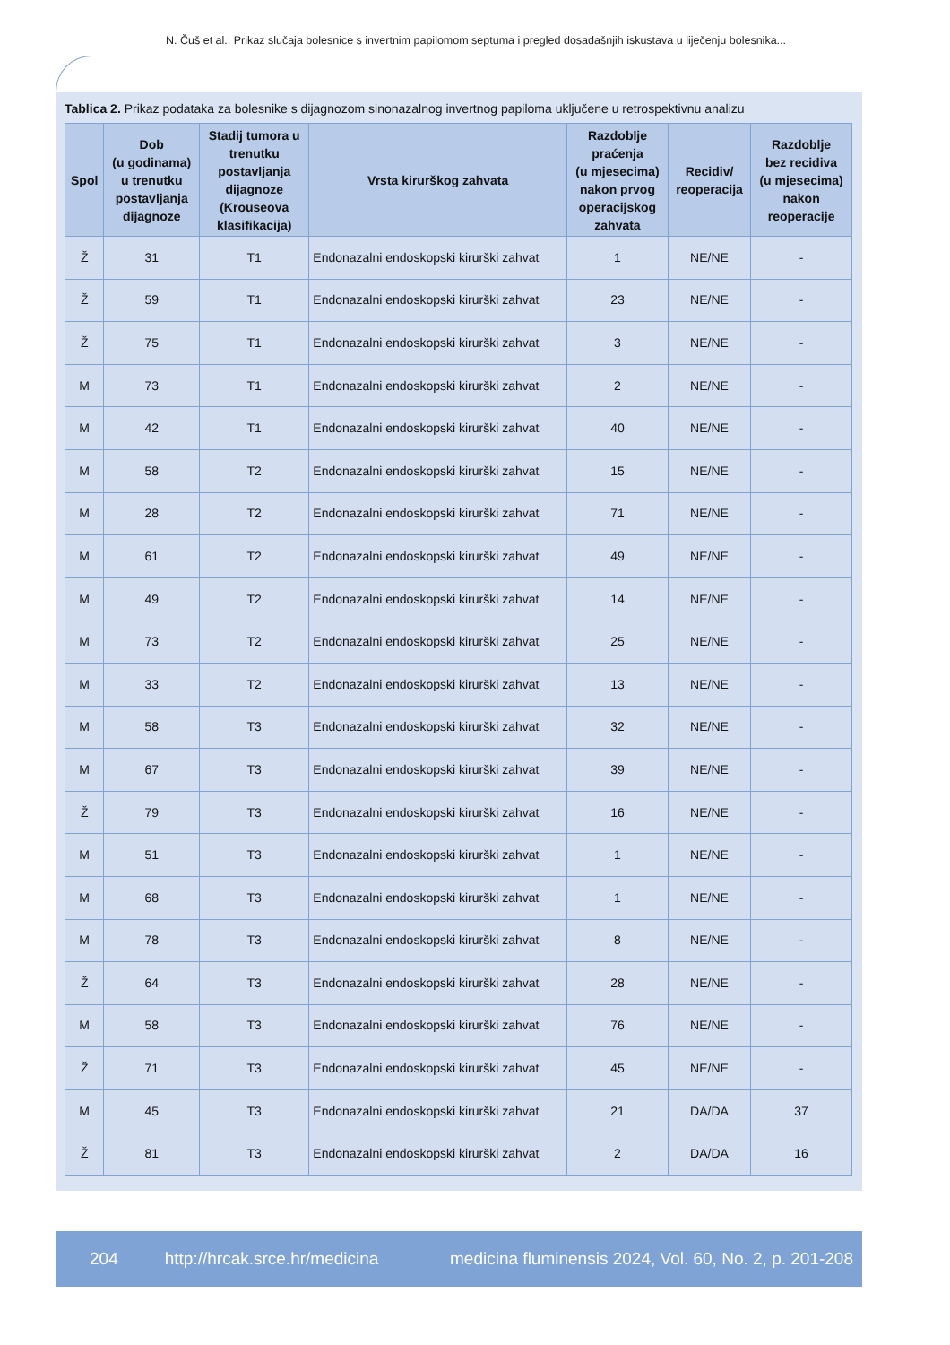N. Čuš et al.: Prikaz slučaja bolesnice s invertnim papilomom septuma i pregled dosadašnjih iskustava u liječenju bolesnika...
Tablica 2. Prikaz podataka za bolesnike s dijagnozom sinonazalnog invertnog papiloma uključene u retrospektivnu analizu
| Spol | Dob (u godinama) u trenutku postavljanja dijagnoze | Stadij tumora u trenutku postavljanja dijagnoze (Krouseova klasifikacija) | Vrsta kirurškog zahvata | Razdoblje praćenja (u mjesecima) nakon prvog operacijskog zahvata | Recidiv/ reoperacija | Razdoblje bez recidiva (u mjesecima) nakon reoperacije |
| --- | --- | --- | --- | --- | --- | --- |
| Ž | 31 | T1 | Endonazalni endoskopski kirurški zahvat | 1 | NE/NE | - |
| Ž | 59 | T1 | Endonazalni endoskopski kirurški zahvat | 23 | NE/NE | - |
| Ž | 75 | T1 | Endonazalni endoskopski kirurški zahvat | 3 | NE/NE | - |
| M | 73 | T1 | Endonazalni endoskopski kirurški zahvat | 2 | NE/NE | - |
| M | 42 | T1 | Endonazalni endoskopski kirurški zahvat | 40 | NE/NE | - |
| M | 58 | T2 | Endonazalni endoskopski kirurški zahvat | 15 | NE/NE | - |
| M | 28 | T2 | Endonazalni endoskopski kirurški zahvat | 71 | NE/NE | - |
| M | 61 | T2 | Endonazalni endoskopski kirurški zahvat | 49 | NE/NE | - |
| M | 49 | T2 | Endonazalni endoskopski kirurški zahvat | 14 | NE/NE | - |
| M | 73 | T2 | Endonazalni endoskopski kirurški zahvat | 25 | NE/NE | - |
| M | 33 | T2 | Endonazalni endoskopski kirurški zahvat | 13 | NE/NE | - |
| M | 58 | T3 | Endonazalni endoskopski kirurški zahvat | 32 | NE/NE | - |
| M | 67 | T3 | Endonazalni endoskopski kirurški zahvat | 39 | NE/NE | - |
| Ž | 79 | T3 | Endonazalni endoskopski kirurški zahvat | 16 | NE/NE | - |
| M | 51 | T3 | Endonazalni endoskopski kirurški zahvat | 1 | NE/NE | - |
| M | 68 | T3 | Endonazalni endoskopski kirurški zahvat | 1 | NE/NE | - |
| M | 78 | T3 | Endonazalni endoskopski kirurški zahvat | 8 | NE/NE | - |
| Ž | 64 | T3 | Endonazalni endoskopski kirurški zahvat | 28 | NE/NE | - |
| M | 58 | T3 | Endonazalni endoskopski kirurški zahvat | 76 | NE/NE | - |
| Ž | 71 | T3 | Endonazalni endoskopski kirurški zahvat | 45 | NE/NE | - |
| M | 45 | T3 | Endonazalni endoskopski kirurški zahvat | 21 | DA/DA | 37 |
| Ž | 81 | T3 | Endonazalni endoskopski kirurški zahvat | 2 | DA/DA | 16 |
204 http://hrcak.srce.hr/medicina medicina fluminensis 2024, Vol. 60, No. 2, p. 201-208